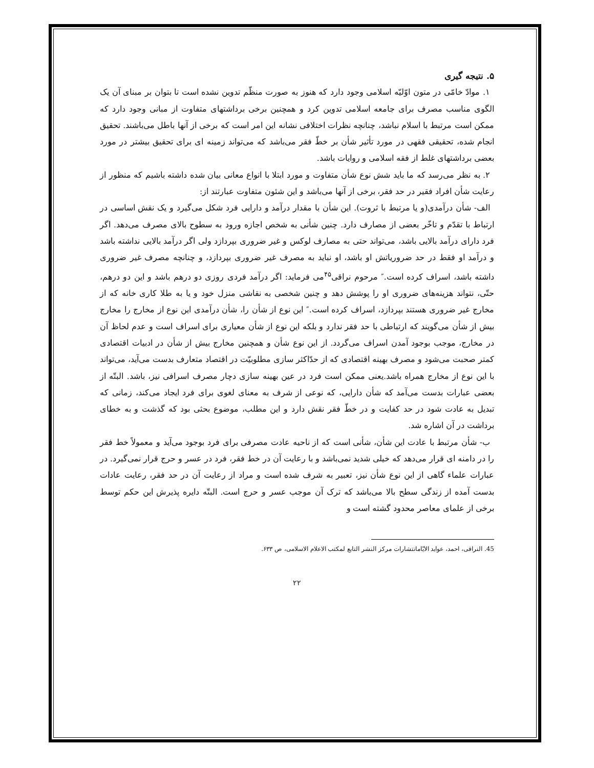۵. نتیجه گیری
۱. موادّ خامّی در متون اوّلیّه اسلامی وجود دارد که هنوز به صورت منظّم تدوین نشده است تا بتوان بر مبنای آن یک الگوی مناسب مصرف برای جامعه اسلامی تدوین کرد و همچنین برخی برداشتهای متفاوت از مبانی وجود دارد که ممکن است مرتبط با اسلام نباشد، چنانچه نظرات اختلافی نشانه این امر است که برخی از آنها باطل می‌باشند. تحقیق انجام شده، تحقیقی فقهی در مورد تأثیر شأن بر خطّ فقر می‌باشد که می‌تواند زمینه ای برای تحقیق بیشتر در مورد بعضی برداشتهای غلط از فقه اسلامی و روایات باشد.
۲. به نظر می‌رسد که ما باید شش نوع شأن متفاوت و مورد ابتلا با انواع معانی بیان شده داشته باشیم که منظور از رعایت شأن افراد فقیر در حد فقر، برخی از آنها می‌باشد و این شئون متفاوت عبارتند از:
الف- شأن درآمدی(و یا مرتبط با ثروت). این شأن با مقدار درآمد و دارایی فرد شکل می‌گیرد و یک نقش اساسی در ارتباط با تقدّم و تاخّر بعضی از مصارف دارد. چنین شأنی به شخص اجازه ورود به سطوح بالای مصرف می‌دهد. اگر فرد دارای درآمد بالایی باشد، می‌تواند حتی به مصارف لوکس و غیر ضروری بپردازد ولی اگر درآمد بالایی نداشته باشد و درآمد او فقط در حد ضروریاتش او باشد، او نباید به مصرف غیر ضروری بپردازد، و چنانچه مصرف غیر ضروری داشته باشد، اسراف کرده است.″ مرحوم نراقی<sup>۴۵</sup>می فرماید: اگر درآمد فردی روزی دو درهم باشد و این دو درهم، حتّی، نتواند هزینه‌های ضروری او را پوشش دهد و چنین شخصی به نقاشی منزل خود و یا به طلا کاری خانه که از مخارج غیر ضروری هستند بپردازد، اسراف کرده است.″ این نوع از شأن را، شأن درآمدی این نوع از مخارج را مخارج بیش از شأن می‌گویند که ارتباطی با حد فقر ندارد و بلکه این نوع از شأن معیاری برای اسراف است و عدم لحاظ آن در مخارج، موجب بوجود آمدن اسراف می‌گردد. از این نوع شأن و همچنین مخارج بیش از شأن در ادبیات اقتصادی کمتر صحبت می‌شود و مصرف بهینه اقتصادی که از حدّاکثر سازی مطلوبیّت در اقتصاد متعارف بدست می‌آید، می‌تواند با این نوع از مخارج همراه باشد.یعنی ممکن است فرد در عین بهینه سازی دچار مصرف اسرافی نیز، باشد. البتّه از بعضی عبارات بدست می‌آمد که شأن دارایی، که نوعی از شرف به معنای لغوی برای فرد ایجاد می‌کند، زمانی که تبدیل به عادت شود در حد کفایت و در خطّ فقر نقش دارد و این مطلب، موضوع بحثی بود که گذشت و به خطای برداشت در آن اشاره شد.
ب- شأن مرتبط با عادت این شأن، شأنی است که از ناحیه عادت مصرفی برای فرد بوجود می‌آید و معمولاً خط فقر را در دامنه ای قرار می‌دهد که خیلی شدید نمی‌باشد و با رعایت آن در خط فقر، فرد در عسر و حرج قرار نمی‌گیرد. در عبارات علماء گاهی از این نوع شأن نیز، تعبیر به شرف شده است و مراد از رعایت آن در حد فقر، رعایت عادات بدست آمده از زندگی سطح بالا می‌باشد که ترک آن موجب عسر و حرج است. البتّه دایره پذیرش این حکم توسط برخی از علمای معاصر محدود گشته است و
45. النراقی، احمد، عواید الایّامانتشارات مرکز النشر التابع لمکتب الاعلام الاسلامی، ص ۶۳۳.
۲۲